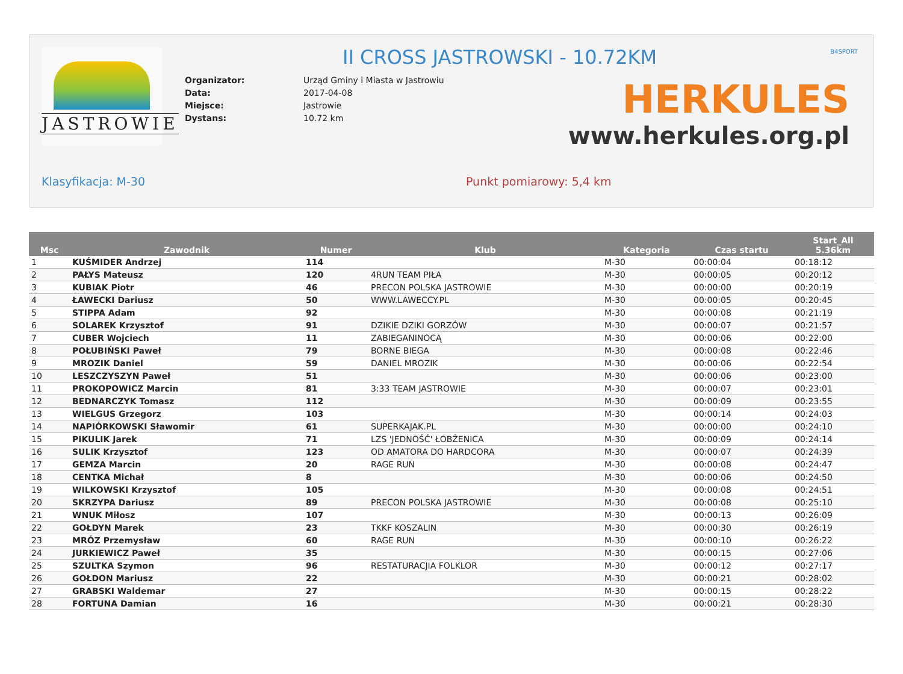JASTROWIE II CROSS JASTROWSKI - 10.72KM B4SPORT
| Organizator: | Urząd Gminy i Miasta w Jastrowiu |
| Data: | 2017-04-08 |
| Miejsce: | Jastrowie |
| Dystans: | 10.72 km |
HERKULES
www.herkules.org.pl
Klasyfikacja: M-30 Punkt pomiarowy: 5,4 km
| Msc | Zawodnik | Numer | Klub | Kategoria | Czas startu | Start_All 5.36km |
| --- | --- | --- | --- | --- | --- | --- |
| 1 | KUŚMIDER Andrzej | 114 | | M-30 | 00:00:04 | 00:18:12 |
| 2 | PAŁYS Mateusz | 120 | 4RUN TEAM PIŁA | M-30 | 00:00:05 | 00:20:12 |
| 3 | KUBIAK Piotr | 46 | PRECON POLSKA JASTROWIE | M-30 | 00:00:00 | 00:20:19 |
| 4 | ŁAWECKI Dariusz | 50 | WWW.LAWECCY.PL | M-30 | 00:00:05 | 00:20:45 |
| 5 | STIPPA Adam | 92 | | M-30 | 00:00:08 | 00:21:19 |
| 6 | SOLAREK Krzysztof | 91 | DZIKIE DZIKI GORZÓW | M-30 | 00:00:07 | 00:21:57 |
| 7 | CUBER Wojciech | 11 | ZABIEGANINOCĄ | M-30 | 00:00:06 | 00:22:00 |
| 8 | POŁUBIŃSKI Paweł | 79 | BORNE BIEGA | M-30 | 00:00:08 | 00:22:46 |
| 9 | MROZIK Daniel | 59 | DANIEL MROZIK | M-30 | 00:00:06 | 00:22:54 |
| 10 | LESZCZYSZYN Paweł | 51 | | M-30 | 00:00:06 | 00:23:00 |
| 11 | PROKOPOWICZ Marcin | 81 | 3:33 TEAM JASTROWIE | M-30 | 00:00:07 | 00:23:01 |
| 12 | BEDNARCZYK Tomasz | 112 | | M-30 | 00:00:09 | 00:23:55 |
| 13 | WIELGUS Grzegorz | 103 | | M-30 | 00:00:14 | 00:24:03 |
| 14 | NAPIÓRKOWSKI Sławomir | 61 | SUPERKAJAK.PL | M-30 | 00:00:00 | 00:24:10 |
| 15 | PIKULIK Jarek | 71 | LZS 'JEDNOŚĆ' ŁOBŻENICA | M-30 | 00:00:09 | 00:24:14 |
| 16 | SULIK Krzysztof | 123 | OD AMATORA DO HARDCORA | M-30 | 00:00:07 | 00:24:39 |
| 17 | GEMZA Marcin | 20 | RAGE RUN | M-30 | 00:00:08 | 00:24:47 |
| 18 | CENTKA Michał | 8 | | M-30 | 00:00:06 | 00:24:50 |
| 19 | WILKOWSKI Krzysztof | 105 | | M-30 | 00:00:08 | 00:24:51 |
| 20 | SKRZYPA Dariusz | 89 | PRECON POLSKA JASTROWIE | M-30 | 00:00:08 | 00:25:10 |
| 21 | WNUK Miłosz | 107 | | M-30 | 00:00:13 | 00:26:09 |
| 22 | GOŁDYN Marek | 23 | TKKF KOSZALIN | M-30 | 00:00:30 | 00:26:19 |
| 23 | MRÓZ Przemysław | 60 | RAGE RUN | M-30 | 00:00:10 | 00:26:22 |
| 24 | JURKIEWICZ Paweł | 35 | | M-30 | 00:00:15 | 00:27:06 |
| 25 | SZULTKA Szymon | 96 | RESTATURACJIA FOLKLOR | M-30 | 00:00:12 | 00:27:17 |
| 26 | GOŁDON Mariusz | 22 | | M-30 | 00:00:21 | 00:28:02 |
| 27 | GRABSKI Waldemar | 27 | | M-30 | 00:00:15 | 00:28:22 |
| 28 | FORTUNA Damian | 16 | | M-30 | 00:00:21 | 00:28:30 |